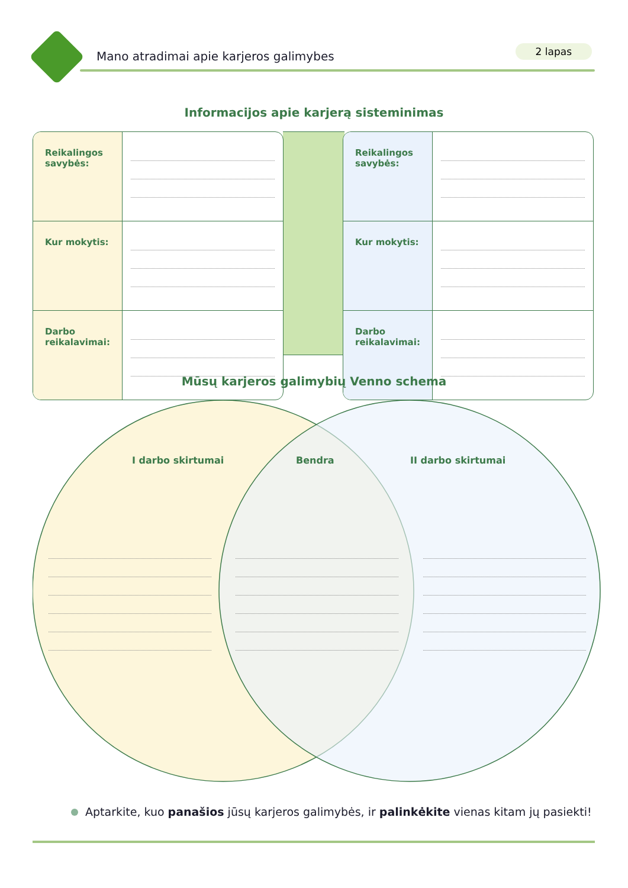Mano atradimai apie karjeros galimybes
2 lapas
Informacijos apie karjerą sisteminimas
| Reikalingos savybės: | |
| Kur mokytis: | |
| Darbo reikalavimai: | |
| Reikalingos savybės: | |
| Kur mokytis: | |
| Darbo reikalavimai: | |
Mūsų karjeros galimybių Venno schema
I darbo skirtumai Bendra II darbo skirtumai
Aptarkite, kuo panašios jūsų karjeros galimybės, ir palinkėkite vienas kitam jų pasiekti!